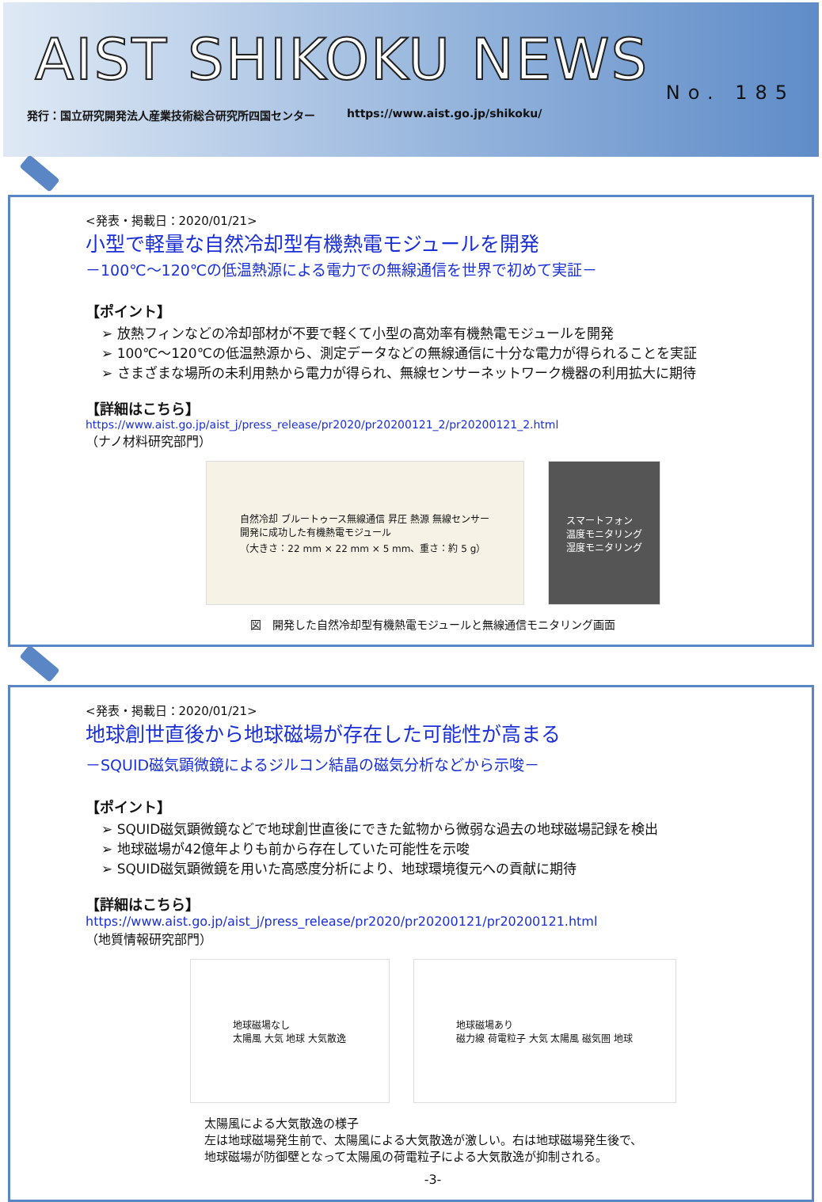AIST SHIKOKU NEWS
No. 185
発行：国立研究開発法人産業技術総合研究所四国センター https://www.aist.go.jp/shikoku/
<発表・掲載日：2020/01/21>
小型で軽量な自然冷却型有機熱電モジュールを開発
－100℃～120℃の低温熱源による電力での無線通信を世界で初めて実証－
【ポイント】
➢ 放熱フィンなどの冷却部材が不要で軽くて小型の高効率有機熱電モジュールを開発
➢ 100℃～120℃の低温熱源から、測定データなどの無線通信に十分な電力が得られることを実証
➢ さまざまな場所の未利用熱から電力が得られ、無線センサーネットワーク機器の利用拡大に期待
【詳細はこちら】
https://www.aist.go.jp/aist_j/press_release/pr2020/pr20200121_2/pr20200121_2.html
（ナノ材料研究部門）
自然冷却 ブルートゥース無線通信 昇圧 熱源 無線センサー
開発に成功した有機熱電モジュール
（大きさ：22 mm × 22 mm × 5 mm、重さ：約 5 g）
スマートフォン
温度モニタリング
湿度モニタリング
図　開発した自然冷却型有機熱電モジュールと無線通信モニタリング画面
<発表・掲載日：2020/01/21>
地球創世直後から地球磁場が存在した可能性が高まる
－SQUID磁気顕微鏡によるジルコン結晶の磁気分析などから示唆－
【ポイント】
➢ SQUID磁気顕微鏡などで地球創世直後にできた鉱物から微弱な過去の地球磁場記録を検出
➢ 地球磁場が42億年よりも前から存在していた可能性を示唆
➢ SQUID磁気顕微鏡を用いた高感度分析により、地球環境復元への貢献に期待
【詳細はこちら】
https://www.aist.go.jp/aist_j/press_release/pr2020/pr20200121/pr20200121.html
（地質情報研究部門）
地球磁場なし
太陽風 大気 地球 大気散逸
地球磁場あり
磁力線 荷電粒子 大気 太陽風 磁気圏 地球
太陽風による大気散逸の様子
左は地球磁場発生前で、太陽風による大気散逸が激しい。右は地球磁場発生後で、
地球磁場が防御壁となって太陽風の荷電粒子による大気散逸が抑制される。
-3-